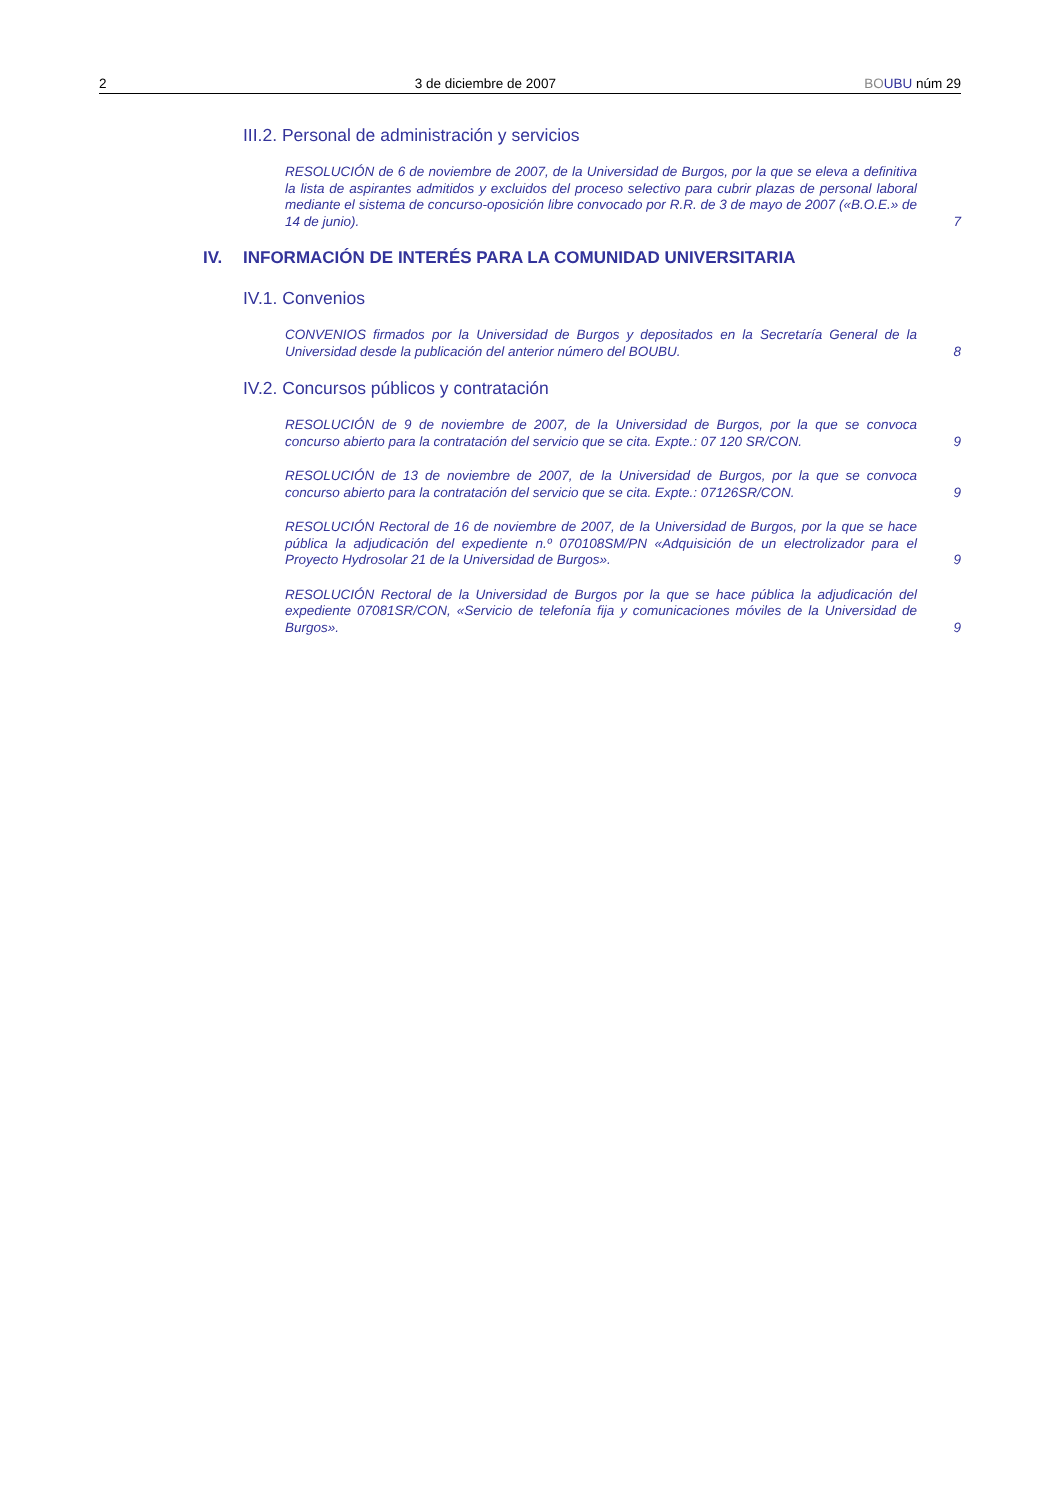2 3 de diciembre de 2007 BO UBU núm 29
III.2. Personal de administración y servicios
RESOLUCIÓN de 6 de noviembre de 2007, de la Universidad de Burgos, por la que se eleva a definitiva la lista de aspirantes admitidos y excluidos del proceso selectivo para cubrir plazas de personal laboral mediante el sistema de concurso-oposición libre convocado por R.R. de 3 de mayo de 2007 («B.O.E.» de 14 de junio).
7
IV. INFORMACIÓN DE INTERÉS PARA LA COMUNIDAD UNIVERSITARIA
IV.1. Convenios
CONVENIOS firmados por la Universidad de Burgos y depositados en la Secretaría General de la Universidad desde la publicación del anterior número del BOUBU.
8
IV.2. Concursos públicos y contratación
RESOLUCIÓN de 9 de noviembre de 2007, de la Universidad de Burgos, por la que se convoca concurso abierto para la contratación del servicio que se cita. Expte.: 07 120 SR/CON.
9
RESOLUCIÓN de 13 de noviembre de 2007, de la Universidad de Burgos, por la que se convoca concurso abierto para la contratación del servicio que se cita. Expte.: 07126SR/CON.
9
RESOLUCIÓN Rectoral de 16 de noviembre de 2007, de la Universidad de Burgos, por la que se hace pública la adjudicación del expediente n.º 070108SM/PN «Adquisición de un electrolizador para el Proyecto Hydrosolar 21 de la Universidad de Burgos».
9
RESOLUCIÓN Rectoral de la Universidad de Burgos por la que se hace pública la adjudicación del expediente 07081SR/CON, «Servicio de telefonía fija y comunicaciones móviles de la Universidad de Burgos».
9